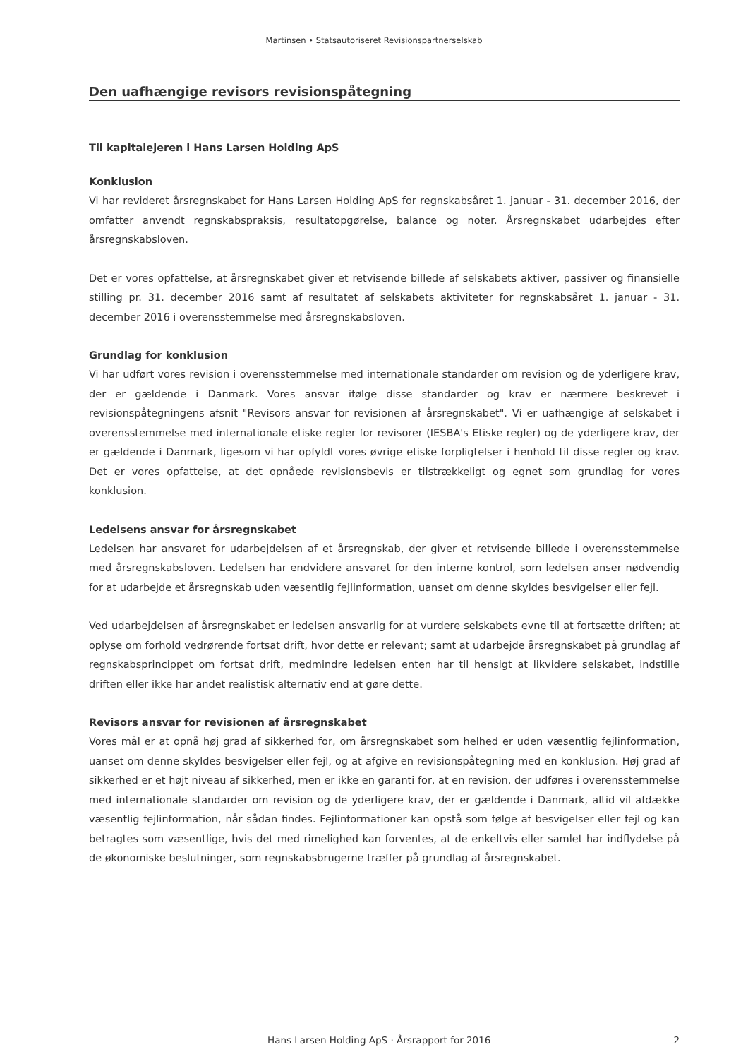Martinsen • Statsautoriseret Revisionspartnerselskab
Den uafhængige revisors revisionspåtegning
Til kapitalejeren i Hans Larsen Holding ApS
Konklusion
Vi har revideret årsregnskabet for Hans Larsen Holding ApS for regnskabsåret 1. januar - 31. december 2016, der omfatter anvendt regnskabspraksis, resultatopgørelse, balance og noter. Årsregnskabet udarbejdes efter årsregnskabsloven.
Det er vores opfattelse, at årsregnskabet giver et retvisende billede af selskabets aktiver, passiver og finansielle stilling pr. 31. december 2016 samt af resultatet af selskabets aktiviteter for regnskabsåret 1. januar - 31. december 2016 i overensstemmelse med årsregnskabsloven.
Grundlag for konklusion
Vi har udført vores revision i overensstemmelse med internationale standarder om revision og de yderligere krav, der er gældende i Danmark. Vores ansvar ifølge disse standarder og krav er nærmere beskrevet i revisionspåtegningens afsnit "Revisors ansvar for revisionen af årsregnskabet". Vi er uafhængige af selskabet i overensstemmelse med internationale etiske regler for revisorer (IESBA's Etiske regler) og de yderligere krav, der er gældende i Danmark, ligesom vi har opfyldt vores øvrige etiske forpligtelser i henhold til disse regler og krav. Det er vores opfattelse, at det opnåede revisionsbevis er tilstrækkeligt og egnet som grundlag for vores konklusion.
Ledelsens ansvar for årsregnskabet
Ledelsen har ansvaret for udarbejdelsen af et årsregnskab, der giver et retvisende billede i overensstemmelse med årsregnskabsloven. Ledelsen har endvidere ansvaret for den interne kontrol, som ledelsen anser nødvendig for at udarbejde et årsregnskab uden væsentlig fejlinformation, uanset om denne skyldes besvigelser eller fejl.
Ved udarbejdelsen af årsregnskabet er ledelsen ansvarlig for at vurdere selskabets evne til at fortsætte driften; at oplyse om forhold vedrørende fortsat drift, hvor dette er relevant; samt at udarbejde årsregnskabet på grundlag af regnskabsprincippet om fortsat drift, medmindre ledelsen enten har til hensigt at likvidere selskabet, indstille driften eller ikke har andet realistisk alternativ end at gøre dette.
Revisors ansvar for revisionen af årsregnskabet
Vores mål er at opnå høj grad af sikkerhed for, om årsregnskabet som helhed er uden væsentlig fejlinformation, uanset om denne skyldes besvigelser eller fejl, og at afgive en revisionspåtegning med en konklusion. Høj grad af sikkerhed er et højt niveau af sikkerhed, men er ikke en garanti for, at en revision, der udføres i overensstemmelse med internationale standarder om revision og de yderligere krav, der er gældende i Danmark, altid vil afdække væsentlig fejlinformation, når sådan findes. Fejlinformationer kan opstå som følge af besvigelser eller fejl og kan betragtes som væsentlige, hvis det med rimelighed kan forventes, at de enkeltvis eller samlet har indflydelse på de økonomiske beslutninger, som regnskabsbrugerne træffer på grundlag af årsregnskabet.
Hans Larsen Holding ApS · Årsrapport for 2016 2